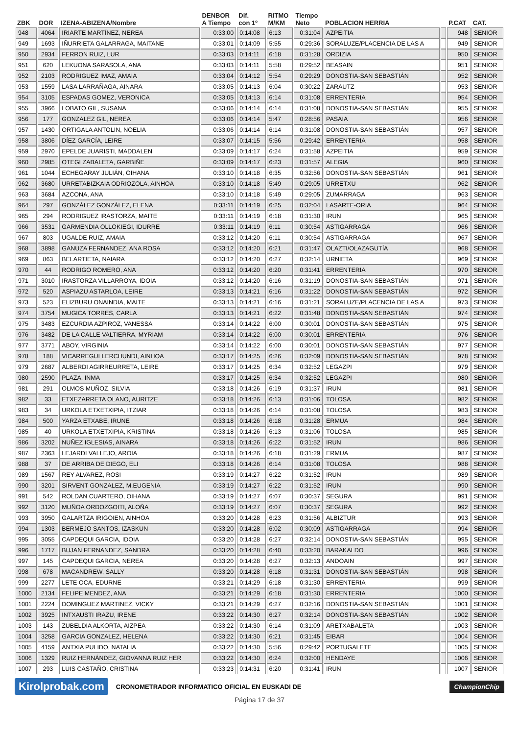| ZBK | DOR | IZENA-ABIZENA/Nombre | DENBOR A Tiempo | Dif. con 1º | RITMO M/KM | Tiempo Neto | POBLACION HERRIA | | P.CAT | CAT. |
| --- | --- | --- | --- | --- | --- | --- | --- | --- | --- | --- |
| 948 | 4064 | IRIARTE MARTÍNEZ, NEREA | 0:33:00 | 0:14:08 | 6:13 | 0:31:04 | AZPEITIA | | 948 | SENIOR |
| 949 | 1693 | IÑURRIETA GALARRAGA, MAITANE | 0:33:01 | 0:14:09 | 5:55 | 0:29:36 | SORALUZE/PLACENCIA DE LAS A | | 949 | SENIOR |
| 950 | 2934 | FERRON RUIZ, LUR | 0:33:03 | 0:14:11 | 6:18 | 0:31:28 | ORDIZIA | | 950 | SENIOR |
| 951 | 620 | LEKUONA SARASOLA, ANA | 0:33:03 | 0:14:11 | 5:58 | 0:29:52 | BEASAIN | | 951 | SENIOR |
| 952 | 2103 | RODRIGUEZ IMAZ, AMAIA | 0:33:04 | 0:14:12 | 5:54 | 0:29:29 | DONOSTIA-SAN SEBASTIÁN | | 952 | SENIOR |
| 953 | 1559 | LASA LARRAÑAGA, AINARA | 0:33:05 | 0:14:13 | 6:04 | 0:30:22 | ZARAUTZ | | 953 | SENIOR |
| 954 | 3105 | ESPADAS GOMEZ, VERONICA | 0:33:05 | 0:14:13 | 6:14 | 0:31:08 | ERRENTERIA | | 954 | SENIOR |
| 955 | 3966 | LOBATO GIL, SUSANA | 0:33:06 | 0:14:14 | 6:14 | 0:31:08 | DONOSTIA-SAN SEBASTIÁN | | 955 | SENIOR |
| 956 | 177 | GONZALEZ GIL, NEREA | 0:33:06 | 0:14:14 | 5:47 | 0:28:56 | PASAIA | | 956 | SENIOR |
| 957 | 1430 | ORTIGALA ANTOLIN, NOELIA | 0:33:06 | 0:14:14 | 6:14 | 0:31:08 | DONOSTIA-SAN SEBASTIÁN | | 957 | SENIOR |
| 958 | 3806 | DÍEZ GARCÍA, LEIRE | 0:33:07 | 0:14:15 | 5:56 | 0:29:42 | ERRENTERIA | | 958 | SENIOR |
| 959 | 2970 | EPELDE JUARISTI, MADDALEN | 0:33:09 | 0:14:17 | 6:24 | 0:31:58 | AZPEITIA | | 959 | SENIOR |
| 960 | 2985 | OTEGI ZABALETA, GARBIÑE | 0:33:09 | 0:14:17 | 6:23 | 0:31:57 | ALEGIA | | 960 | SENIOR |
| 961 | 1044 | ECHEGARAY JULIÁN, OIHANA | 0:33:10 | 0:14:18 | 6:35 | 0:32:56 | DONOSTIA-SAN SEBASTIÁN | | 961 | SENIOR |
| 962 | 3680 | URRETABIZKAIA ODRIOZOLA, AINHOA | 0:33:10 | 0:14:18 | 5:49 | 0:29:05 | URRETXU | | 962 | SENIOR |
| 963 | 3684 | AZCONA, ANA | 0:33:10 | 0:14:18 | 5:49 | 0:29:05 | ZUMARRAGA | | 963 | SENIOR |
| 964 | 297 | GONZÁLEZ GONZÁLEZ, ELENA | 0:33:11 | 0:14:19 | 6:25 | 0:32:04 | LASARTE-ORIA | | 964 | SENIOR |
| 965 | 294 | RODRIGUEZ IRASTORZA, MAITE | 0:33:11 | 0:14:19 | 6:18 | 0:31:30 | IRUN | | 965 | SENIOR |
| 966 | 3531 | GARMENDIA OLLOKIEGI, IDURRE | 0:33:11 | 0:14:19 | 6:11 | 0:30:54 | ASTIGARRAGA | | 966 | SENIOR |
| 967 | 803 | UGALDE RUIZ, AMAIA | 0:33:12 | 0:14:20 | 6:11 | 0:30:54 | ASTIGARRAGA | | 967 | SENIOR |
| 968 | 3898 | GANUZA FERNANDEZ, ANA ROSA | 0:33:12 | 0:14:20 | 6:21 | 0:31:47 | OLAZTI/OLAZAGUTÍA | | 968 | SENIOR |
| 969 | 863 | BELARTIETA, NAIARA | 0:33:12 | 0:14:20 | 6:27 | 0:32:14 | URNIETA | | 969 | SENIOR |
| 970 | 44 | RODRIGO ROMERO, ANA | 0:33:12 | 0:14:20 | 6:20 | 0:31:41 | ERRENTERIA | | 970 | SENIOR |
| 971 | 3010 | IRASTORZA VILLARROYA, IDOIA | 0:33:12 | 0:14:20 | 6:16 | 0:31:19 | DONOSTIA-SAN SEBASTIÁN | | 971 | SENIOR |
| 972 | 520 | ASPIAZU ASTARLOA, LEIRE | 0:33:13 | 0:14:21 | 6:16 | 0:31:22 | DONOSTIA-SAN SEBASTIÁN | | 972 | SENIOR |
| 973 | 523 | ELIZBURU ONAINDIA, MAITE | 0:33:13 | 0:14:21 | 6:16 | 0:31:21 | SORALUZE/PLACENCIA DE LAS A | | 973 | SENIOR |
| 974 | 3754 | MUGICA TORRES, CARLA | 0:33:13 | 0:14:21 | 6:22 | 0:31:48 | DONOSTIA-SAN SEBASTIÁN | | 974 | SENIOR |
| 975 | 3483 | EZCURDIA AZPIROZ, VANESSA | 0:33:14 | 0:14:22 | 6:00 | 0:30:01 | DONOSTIA-SAN SEBASTIÁN | | 975 | SENIOR |
| 976 | 3482 | DE LA CALLE VALTIERRA, MYRIAM | 0:33:14 | 0:14:22 | 6:00 | 0:30:01 | ERRENTERIA | | 976 | SENIOR |
| 977 | 3771 | ABOY, VIRGINIA | 0:33:14 | 0:14:22 | 6:00 | 0:30:01 | DONOSTIA-SAN SEBASTIÁN | | 977 | SENIOR |
| 978 | 188 | VICARREGUI LERCHUNDI, AINHOA | 0:33:17 | 0:14:25 | 6:26 | 0:32:09 | DONOSTIA-SAN SEBASTIÁN | | 978 | SENIOR |
| 979 | 2687 | ALBERDI AGIRREURRETA, LEIRE | 0:33:17 | 0:14:25 | 6:34 | 0:32:52 | LEGAZPI | | 979 | SENIOR |
| 980 | 2590 | PLAZA, INMA | 0:33:17 | 0:14:25 | 6:34 | 0:32:52 | LEGAZPI | | 980 | SENIOR |
| 981 | 291 | OLMOS MUÑOZ, SILVIA | 0:33:18 | 0:14:26 | 6:19 | 0:31:37 | IRUN | | 981 | SENIOR |
| 982 | 33 | ETXEZARRETA OLANO, AURITZE | 0:33:18 | 0:14:26 | 6:13 | 0:31:06 | TOLOSA | | 982 | SENIOR |
| 983 | 34 | URKOLA ETXETXIPIA, ITZIAR | 0:33:18 | 0:14:26 | 6:14 | 0:31:08 | TOLOSA | | 983 | SENIOR |
| 984 | 500 | YARZA ETXABE, IRUNE | 0:33:18 | 0:14:26 | 6:18 | 0:31:28 | ERMUA | | 984 | SENIOR |
| 985 | 40 | URKOLA ETXETXIPIA, KRISTINA | 0:33:18 | 0:14:26 | 6:13 | 0:31:06 | TOLOSA | | 985 | SENIOR |
| 986 | 3202 | NUÑEZ IGLESIAS, AINARA | 0:33:18 | 0:14:26 | 6:22 | 0:31:52 | IRUN | | 986 | SENIOR |
| 987 | 2363 | LEJARDI VALLEJO, AROIA | 0:33:18 | 0:14:26 | 6:18 | 0:31:29 | ERMUA | | 987 | SENIOR |
| 988 | 37 | DE ARRIBA DE DIEGO, ELI | 0:33:18 | 0:14:26 | 6:14 | 0:31:08 | TOLOSA | | 988 | SENIOR |
| 989 | 1567 | REY ALVAREZ, ROSI | 0:33:19 | 0:14:27 | 6:22 | 0:31:52 | IRUN | | 989 | SENIOR |
| 990 | 3201 | SIRVENT GONZALEZ, M.EUGENIA | 0:33:19 | 0:14:27 | 6:22 | 0:31:52 | IRUN | | 990 | SENIOR |
| 991 | 542 | ROLDAN CUARTERO, OIHANA | 0:33:19 | 0:14:27 | 6:07 | 0:30:37 | SEGURA | | 991 | SENIOR |
| 992 | 3120 | MUÑOA ORDOZGOITI, ALOÑA | 0:33:19 | 0:14:27 | 6:07 | 0:30:37 | SEGURA | | 992 | SENIOR |
| 993 | 3950 | GALARTZA IRIGOIEN, AINHOA | 0:33:20 | 0:14:28 | 6:23 | 0:31:56 | ALBIZTUR | | 993 | SENIOR |
| 994 | 1303 | BERMEJO SANTOS, IZASKUN | 0:33:20 | 0:14:28 | 6:02 | 0:30:09 | ASTIGARRAGA | | 994 | SENIOR |
| 995 | 3055 | CAPDEQUI GARCIA, IDOIA | 0:33:20 | 0:14:28 | 6:27 | 0:32:14 | DONOSTIA-SAN SEBASTIÁN | | 995 | SENIOR |
| 996 | 1717 | BUJAN FERNANDEZ, SANDRA | 0:33:20 | 0:14:28 | 6:40 | 0:33:20 | BARAKALDO | | 996 | SENIOR |
| 997 | 145 | CAPDEQUI GARCIA, NEREA | 0:33:20 | 0:14:28 | 6:27 | 0:32:13 | ANDOAIN | | 997 | SENIOR |
| 998 | 678 | MACANDREW, SALLY | 0:33:20 | 0:14:28 | 6:18 | 0:31:31 | DONOSTIA-SAN SEBASTIÁN | | 998 | SENIOR |
| 999 | 2277 | LETE OCA, EDURNE | 0:33:21 | 0:14:29 | 6:18 | 0:31:30 | ERRENTERIA | | 999 | SENIOR |
| 1000 | 2134 | FELIPE MENDEZ, ANA | 0:33:21 | 0:14:29 | 6:18 | 0:31:30 | ERRENTERIA | | 1000 | SENIOR |
| 1001 | 2224 | DOMINGUEZ MARTINEZ, VICKY | 0:33:21 | 0:14:29 | 6:27 | 0:32:16 | DONOSTIA-SAN SEBASTIÁN | | 1001 | SENIOR |
| 1002 | 3925 | INTXAUSTI IRAZU, IRENE | 0:33:22 | 0:14:30 | 6:27 | 0:32:14 | DONOSTIA-SAN SEBASTIÁN | | 1002 | SENIOR |
| 1003 | 143 | ZUBELDIA ALKORTA, AIZPEA | 0:33:22 | 0:14:30 | 6:14 | 0:31:09 | ARETXABALETA | | 1003 | SENIOR |
| 1004 | 3258 | GARCIA GONZALEZ, HELENA | 0:33:22 | 0:14:30 | 6:21 | 0:31:45 | EIBAR | | 1004 | SENIOR |
| 1005 | 4159 | ANTXIA PULIDO, NATALIA | 0:33:22 | 0:14:30 | 5:56 | 0:29:42 | PORTUGALETE | | 1005 | SENIOR |
| 1006 | 1329 | RUIZ HERNÁNDEZ, GIOVANNA RUIZ HER | 0:33:22 | 0:14:30 | 6:24 | 0:32:00 | HENDAYE | | 1006 | SENIOR |
| 1007 | 293 | LUIS CASTAÑO, CRISTINA | 0:33:23 | 0:14:31 | 6:20 | 0:31:41 | IRUN | | 1007 | SENIOR |
Kirolprobak.com CRONOMETRADOR INFORMATICO OFICIAL EN EUSKADI DE ChampionChip
Página 17 de 37